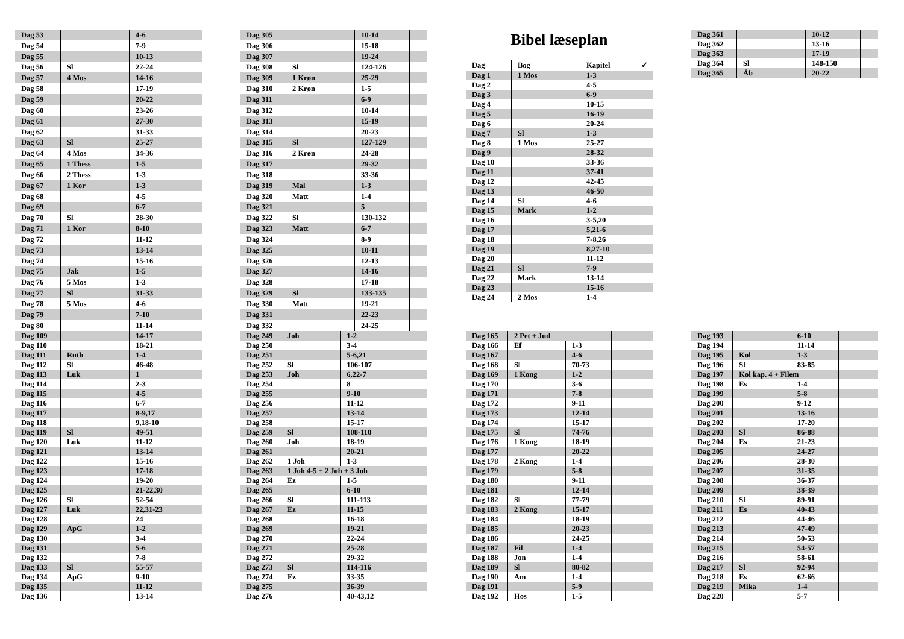| Dag 53 | | 4-6 | |
| Dag 54 | | 7-9 | |
| Dag 55 | | 10-13 | |
| Dag 56 | Sl | 22-24 | |
| Dag 57 | 4 Mos | 14-16 | |
| Dag 58 | | 17-19 | |
| Dag 59 | | 20-22 | |
| Dag 60 | | 23-26 | |
| Dag 61 | | 27-30 | |
| Dag 62 | | 31-33 | |
| Dag 63 | Sl | 25-27 | |
| Dag 64 | 4 Mos | 34-36 | |
| Dag 65 | 1 Thess | 1-5 | |
| Dag 66 | 2 Thess | 1-3 | |
| Dag 67 | 1 Kor | 1-3 | |
| Dag 68 | | 4-5 | |
| Dag 69 | | 6-7 | |
| Dag 70 | Sl | 28-30 | |
| Dag 71 | 1 Kor | 8-10 | |
| Dag 72 | | 11-12 | |
| Dag 73 | | 13-14 | |
| Dag 74 | | 15-16 | |
| Dag 75 | Jak | 1-5 | |
| Dag 76 | 5 Mos | 1-3 | |
| Dag 77 | Sl | 31-33 | |
| Dag 78 | 5 Mos | 4-6 | |
| Dag 79 | | 7-10 | |
| Dag 80 | | 11-14 | |
| Dag 305 | | 10-14 | |
| Dag 306 | | 15-18 | |
| Dag 307 | | 19-24 | |
| Dag 308 | Sl | 124-126 | |
| Dag 309 | 1 Krøn | 25-29 | |
| Dag 310 | 2 Krøn | 1-5 | |
| Dag 311 | | 6-9 | |
| Dag 312 | | 10-14 | |
| Dag 313 | | 15-19 | |
| Dag 314 | | 20-23 | |
| Dag 315 | Sl | 127-129 | |
| Dag 316 | 2 Krøn | 24-28 | |
| Dag 317 | | 29-32 | |
| Dag 318 | | 33-36 | |
| Dag 319 | Mal | 1-3 | |
| Dag 320 | Matt | 1-4 | |
| Dag 321 | | 5 | |
| Dag 322 | Sl | 130-132 | |
| Dag 323 | Matt | 6-7 | |
| Dag 324 | | 8-9 | |
| Dag 325 | | 10-11 | |
| Dag 326 | | 12-13 | |
| Dag 327 | | 14-16 | |
| Dag 328 | | 17-18 | |
| Dag 329 | Sl | 133-135 | |
| Dag 330 | Matt | 19-21 | |
| Dag 331 | | 22-23 | |
| Dag 332 | | 24-25 | |
Bibel læseplan
| Dag | Bog | Kapitel | ✓ |
| --- | --- | --- | --- |
| Dag 1 | 1 Mos | 1-3 | |
| Dag 2 | | 4-5 | |
| Dag 3 | | 6-9 | |
| Dag 4 | | 10-15 | |
| Dag 5 | | 16-19 | |
| Dag 6 | | 20-24 | |
| Dag 7 | Sl | 1-3 | |
| Dag 8 | 1 Mos | 25-27 | |
| Dag 9 | | 28-32 | |
| Dag 10 | | 33-36 | |
| Dag 11 | | 37-41 | |
| Dag 12 | | 42-45 | |
| Dag 13 | | 46-50 | |
| Dag 14 | Sl | 4-6 | |
| Dag 15 | Mark | 1-2 | |
| Dag 16 | | 3-5,20 | |
| Dag 17 | | 5,21-6 | |
| Dag 18 | | 7-8,26 | |
| Dag 19 | | 8,27-10 | |
| Dag 20 | | 11-12 | |
| Dag 21 | Sl | 7-9 | |
| Dag 22 | Mark | 13-14 | |
| Dag 23 | | 15-16 | |
| Dag 24 | 2 Mos | 1-4 | |
| Dag 361 | | 10-12 | |
| Dag 362 | | 13-16 | |
| Dag 363 | | 17-19 | |
| Dag 364 | Sl | 148-150 | |
| Dag 365 | Åb | 20-22 | |
| Dag 109 | | 14-17 | |
| Dag 110 | | 18-21 | |
| Dag 111 | Ruth | 1-4 | |
| Dag 112 | Sl | 46-48 | |
| Dag 113 | Luk | 1 | |
| Dag 114 | | 2-3 | |
| Dag 115 | | 4-5 | |
| Dag 116 | | 6-7 | |
| Dag 117 | | 8-9,17 | |
| Dag 118 | | 9,18-10 | |
| Dag 119 | Sl | 49-51 | |
| Dag 120 | Luk | 11-12 | |
| Dag 121 | | 13-14 | |
| Dag 122 | | 15-16 | |
| Dag 123 | | 17-18 | |
| Dag 124 | | 19-20 | |
| Dag 125 | | 21-22,30 | |
| Dag 126 | Sl | 52-54 | |
| Dag 127 | Luk | 22,31-23 | |
| Dag 128 | | 24 | |
| Dag 129 | ApG | 1-2 | |
| Dag 130 | | 3-4 | |
| Dag 131 | | 5-6 | |
| Dag 132 | | 7-8 | |
| Dag 133 | Sl | 55-57 | |
| Dag 134 | ApG | 9-10 | |
| Dag 135 | | 11-12 | |
| Dag 136 | | 13-14 | |
| Dag 249 | Joh | 1-2 | |
| Dag 250 | | 3-4 | |
| Dag 251 | | 5-6,21 | |
| Dag 252 | Sl | 106-107 | |
| Dag 253 | Joh | 6,22-7 | |
| Dag 254 | | 8 | |
| Dag 255 | | 9-10 | |
| Dag 256 | | 11-12 | |
| Dag 257 | | 13-14 | |
| Dag 258 | | 15-17 | |
| Dag 259 | Sl | 108-110 | |
| Dag 260 | Joh | 18-19 | |
| Dag 261 | | 20-21 | |
| Dag 262 | 1 Joh | 1-3 | |
| Dag 263 | 1 Joh 4-5 + 2 Joh + 3 Joh | | |
| Dag 264 | Ez | 1-5 | |
| Dag 265 | | 6-10 | |
| Dag 266 | Sl | 111-113 | |
| Dag 267 | Ez | 11-15 | |
| Dag 268 | | 16-18 | |
| Dag 269 | | 19-21 | |
| Dag 270 | | 22-24 | |
| Dag 271 | | 25-28 | |
| Dag 272 | | 29-32 | |
| Dag 273 | Sl | 114-116 | |
| Dag 274 | Ez | 33-35 | |
| Dag 275 | | 36-39 | |
| Dag 276 | | 40-43,12 | |
| Dag 165 | 2 Pet + Jud | | |
| Dag 166 | Ef | 1-3 | |
| Dag 167 | | 4-6 | |
| Dag 168 | Sl | 70-73 | |
| Dag 169 | 1 Kong | 1-2 | |
| Dag 170 | | 3-6 | |
| Dag 171 | | 7-8 | |
| Dag 172 | | 9-11 | |
| Dag 173 | | 12-14 | |
| Dag 174 | | 15-17 | |
| Dag 175 | Sl | 74-76 | |
| Dag 176 | 1 Kong | 18-19 | |
| Dag 177 | | 20-22 | |
| Dag 178 | 2 Kong | 1-4 | |
| Dag 179 | | 5-8 | |
| Dag 180 | | 9-11 | |
| Dag 181 | | 12-14 | |
| Dag 182 | Sl | 77-79 | |
| Dag 183 | 2 Kong | 15-17 | |
| Dag 184 | | 18-19 | |
| Dag 185 | | 20-23 | |
| Dag 186 | | 24-25 | |
| Dag 187 | Fil | 1-4 | |
| Dag 188 | Jon | 1-4 | |
| Dag 189 | Sl | 80-82 | |
| Dag 190 | Am | 1-4 | |
| Dag 191 | | 5-9 | |
| Dag 192 | Hos | 1-5 | |
| Dag 193 | | 6-10 | |
| Dag 194 | | 11-14 | |
| Dag 195 | Kol | 1-3 | |
| Dag 196 | Sl | 83-85 | |
| Dag 197 | Kol kap. 4 + Filem | | |
| Dag 198 | Es | 1-4 | |
| Dag 199 | | 5-8 | |
| Dag 200 | | 9-12 | |
| Dag 201 | | 13-16 | |
| Dag 202 | | 17-20 | |
| Dag 203 | Sl | 86-88 | |
| Dag 204 | Es | 21-23 | |
| Dag 205 | | 24-27 | |
| Dag 206 | | 28-30 | |
| Dag 207 | | 31-35 | |
| Dag 208 | | 36-37 | |
| Dag 209 | | 38-39 | |
| Dag 210 | Sl | 89-91 | |
| Dag 211 | Es | 40-43 | |
| Dag 212 | | 44-46 | |
| Dag 213 | | 47-49 | |
| Dag 214 | | 50-53 | |
| Dag 215 | | 54-57 | |
| Dag 216 | | 58-61 | |
| Dag 217 | Sl | 92-94 | |
| Dag 218 | Es | 62-66 | |
| Dag 219 | Mika | 1-4 | |
| Dag 220 | | 5-7 | |